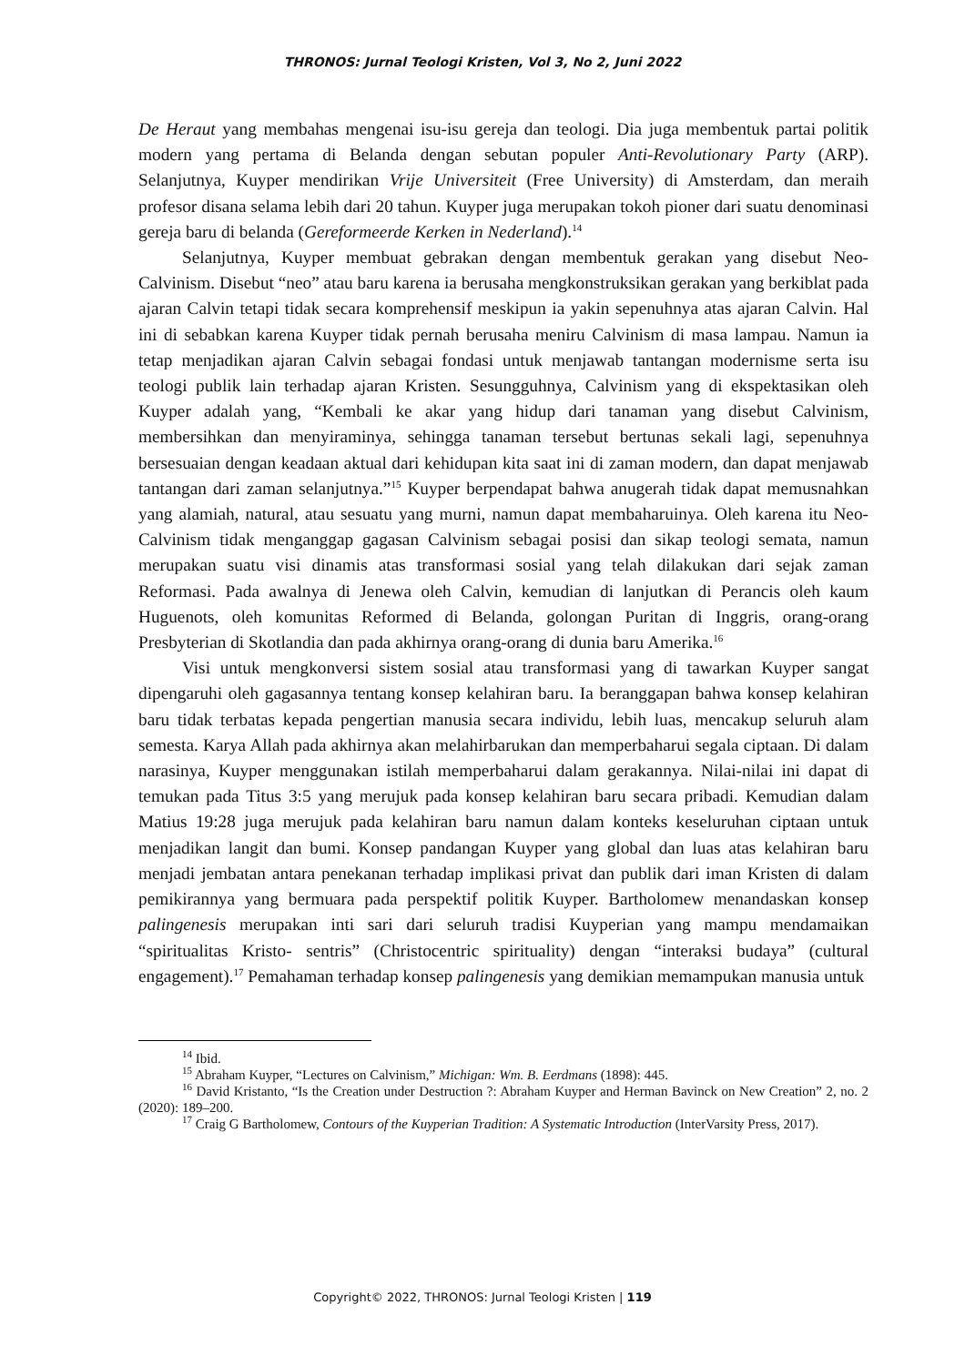THRONOS: Jurnal Teologi Kristen, Vol 3, No 2, Juni 2022
De Heraut yang membahas mengenai isu-isu gereja dan teologi. Dia juga membentuk partai politik modern yang pertama di Belanda dengan sebutan populer Anti-Revolutionary Party (ARP). Selanjutnya, Kuyper mendirikan Vrije Universiteit (Free University) di Amsterdam, dan meraih profesor disana selama lebih dari 20 tahun. Kuyper juga merupakan tokoh pioner dari suatu denominasi gereja baru di belanda (Gereformeerde Kerken in Nederland).<sup>14</sup>
Selanjutnya, Kuyper membuat gebrakan dengan membentuk gerakan yang disebut Neo-Calvinism. Disebut “neo” atau baru karena ia berusaha mengkonstruksikan gerakan yang berkiblat pada ajaran Calvin tetapi tidak secara komprehensif meskipun ia yakin sepenuhnya atas ajaran Calvin. Hal ini di sebabkan karena Kuyper tidak pernah berusaha meniru Calvinism di masa lampau. Namun ia tetap menjadikan ajaran Calvin sebagai fondasi untuk menjawab tantangan modernisme serta isu teologi publik lain terhadap ajaran Kristen. Sesungguhnya, Calvinism yang di ekspektasikan oleh Kuyper adalah yang, “Kembali ke akar yang hidup dari tanaman yang disebut Calvinism, membersihkan dan menyiraminya, sehingga tanaman tersebut bertunas sekali lagi, sepenuhnya bersesuaian dengan keadaan aktual dari kehidupan kita saat ini di zaman modern, dan dapat menjawab tantangan dari zaman selanjutnya.”<sup>15</sup> Kuyper berpendapat bahwa anugerah tidak dapat memusnahkan yang alamiah, natural, atau sesuatu yang murni, namun dapat membaharuinya. Oleh karena itu Neo-Calvinism tidak menganggap gagasan Calvinism sebagai posisi dan sikap teologi semata, namun merupakan suatu visi dinamis atas transformasi sosial yang telah dilakukan dari sejak zaman Reformasi. Pada awalnya di Jenewa oleh Calvin, kemudian di lanjutkan di Perancis oleh kaum Huguenots, oleh komunitas Reformed di Belanda, golongan Puritan di Inggris, orang-orang Presbyterian di Skotlandia dan pada akhirnya orang-orang di dunia baru Amerika.<sup>16</sup>
Visi untuk mengkonversi sistem sosial atau transformasi yang di tawarkan Kuyper sangat dipengaruhi oleh gagasannya tentang konsep kelahiran baru. Ia beranggapan bahwa konsep kelahiran baru tidak terbatas kepada pengertian manusia secara individu, lebih luas, mencakup seluruh alam semesta. Karya Allah pada akhirnya akan melahirbarukan dan memperbaharui segala ciptaan. Di dalam narasinya, Kuyper menggunakan istilah memperbaharui dalam gerakannya. Nilai-nilai ini dapat di temukan pada Titus 3:5 yang merujuk pada konsep kelahiran baru secara pribadi. Kemudian dalam Matius 19:28 juga merujuk pada kelahiran baru namun dalam konteks keseluruhan ciptaan untuk menjadikan langit dan bumi. Konsep pandangan Kuyper yang global dan luas atas kelahiran baru menjadi jembatan antara penekanan terhadap implikasi privat dan publik dari iman Kristen di dalam pemikirannya yang bermuara pada perspektif politik Kuyper. Bartholomew menandaskan konsep palingenesis merupakan inti sari dari seluruh tradisi Kuyperian yang mampu mendamaikan “spiritualitas Kristo- sentris” (Christocentric spirituality) dengan “interaksi budaya” (cultural engagement).<sup>17</sup> Pemahaman terhadap konsep palingenesis yang demikian memampukan manusia untuk
<sup>14</sup> Ibid.
<sup>15</sup> Abraham Kuyper, “Lectures on Calvinism,” Michigan: Wm. B. Eerdmans (1898): 445.
<sup>16</sup> David Kristanto, “Is the Creation under Destruction ?: Abraham Kuyper and Herman Bavinck on New Creation” 2, no. 2 (2020): 189–200.
<sup>17</sup> Craig G Bartholomew, Contours of the Kuyperian Tradition: A Systematic Introduction (InterVarsity Press, 2017).
Copyright© 2022, THRONOS: Jurnal Teologi Kristen | 119